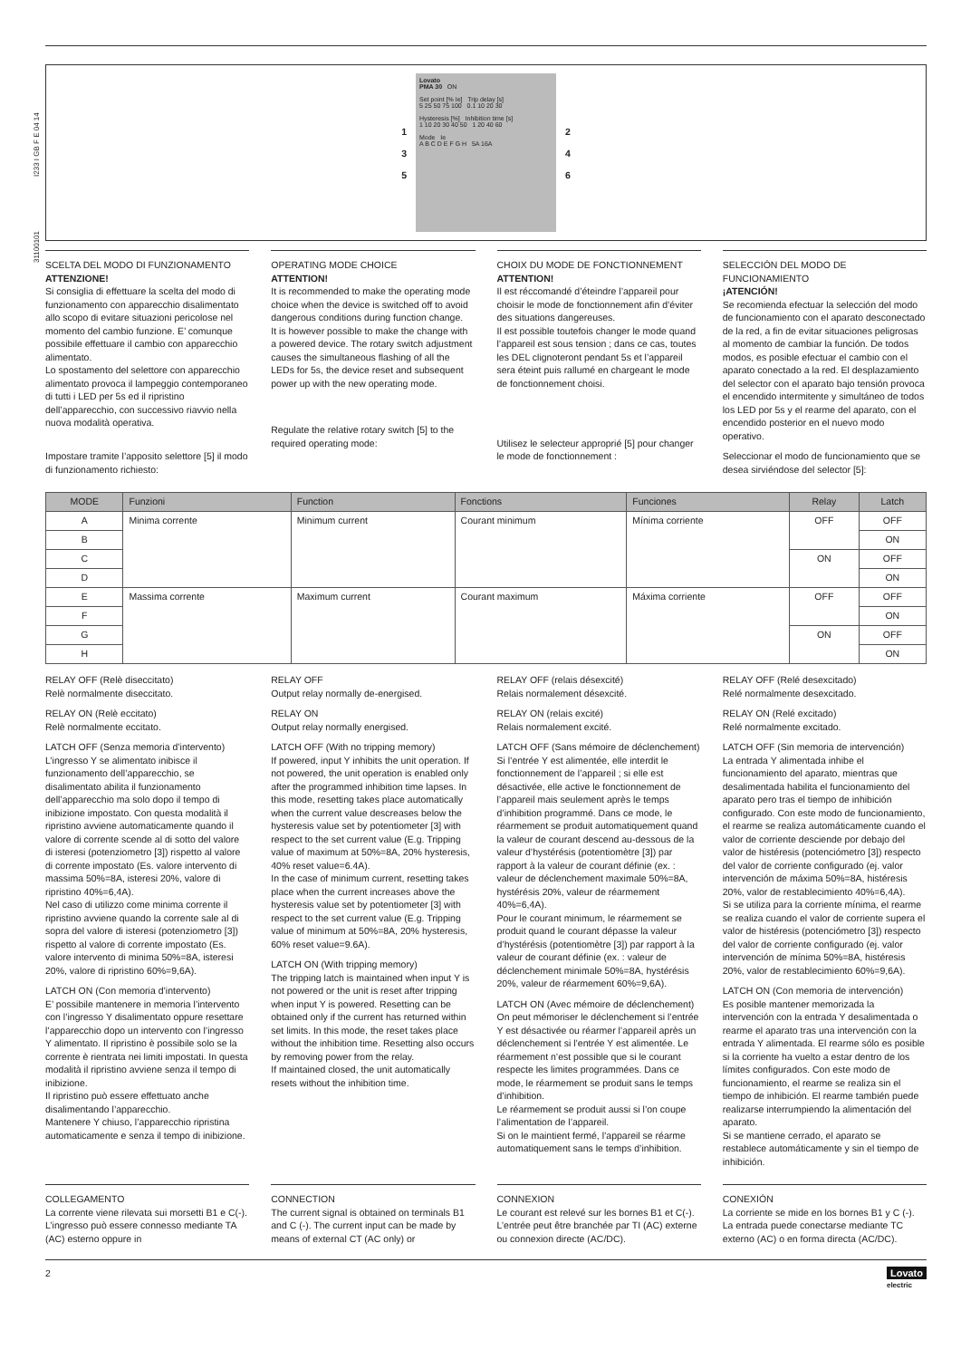31100101 I233 I GB F E 04 14
1
3
5
Lovato
PMA 30 ON
Set point [% Ie] Trip delay [s]
5 25 50 75 100 0.1 10 20 30
Hysteresis [%] Inhibition time [s]
1 10 20 30 40 50 1 20 40 60
Mode Ie
A B C D E F G H 5A 16A
2
4
6
SCELTA DEL MODO DI FUNZIONAMENTO
ATTENZIONE!
Si consiglia di effettuare la scelta del modo di funzionamento con apparecchio disalimentato allo scopo di evitare situazioni pericolose nel momento del cambio funzione. E’ comunque possibile effettuare il cambio con apparecchio alimentato.
Lo spostamento del selettore con apparecchio alimentato provoca il lampeggio contemporaneo di tutti i LED per 5s ed il ripristino dell’apparecchio, con successivo riavvio nella nuova modalità operativa.
Impostare tramite l’apposito selettore [5] il modo di funzionamento richiesto:
OPERATING MODE CHOICE
ATTENTION!
It is recommended to make the operating mode choice when the device is switched off to avoid dangerous conditions during function change.
It is however possible to make the change with a powered device. The rotary switch adjustment causes the simultaneous flashing of all the LEDs for 5s, the device reset and subsequent power up with the new operating mode.
Regulate the relative rotary switch [5] to the required operating mode:
CHOIX DU MODE DE FONCTIONNEMENT
ATTENTION!
Il est réccomandé d’éteindre l’appareil pour choisir le mode de fonctionnement afin d’éviter des situations dangereuses.
Il est possible toutefois changer le mode quand l’appareil est sous tension ; dans ce cas, toutes les DEL clignoteront pendant 5s et l’appareil sera éteint puis rallumé en chargeant le mode de fonctionnement choisi.
Utilisez le selecteur approprié [5] pour changer le mode de fonctionnement :
SELECCIÓN DEL MODO DE FUNCIONAMIENTO
¡ATENCIÓN!
Se recomienda efectuar la selección del modo de funcionamiento con el aparato desconectado de la red, a fin de evitar situaciones peligrosas al momento de cambiar la función. De todos modos, es posible efectuar el cambio con el aparato conectado a la red. El desplazamiento del selector con el aparato bajo tensión provoca el encendido intermitente y simultáneo de todos los LED por 5s y el rearme del aparato, con el encendido posterior en el nuevo modo operativo.
Seleccionar el modo de funcionamiento que se desea sirviéndose del selector [5]:
| MODE | Funzioni | Function | Fonctions | Funciones | Relay | Latch |
| --- | --- | --- | --- | --- | --- | --- |
| A | Minima corrente | Minimum current | Courant minimum | Mínima corriente | OFF | OFF |
| B | | | | | | ON |
| C | | | | | ON | OFF |
| D | | | | | | ON |
| E | Massima corrente | Maximum current | Courant maximum | Máxima corriente | OFF | OFF |
| F | | | | | | ON |
| G | | | | | ON | OFF |
| H | | | | | | ON |
RELAY OFF (Relè diseccitato)
Relè normalmente diseccitato.
RELAY ON (Relè eccitato)
Relè normalmente eccitato.
LATCH OFF (Senza memoria d’intervento)
L’ingresso Y se alimentato inibisce il funzionamento dell’apparecchio, se disalimentato abilita il funzionamento dell’apparecchio ma solo dopo il tempo di inibizione impostato. Con questa modalità il ripristino avviene automaticamente quando il valore di corrente scende al di sotto del valore di isteresi (potenziometro [3]) rispetto al valore di corrente impostato (Es. valore intervento di massima 50%=8A, isteresi 20%, valore di ripristino 40%=6,4A).
Nel caso di utilizzo come minima corrente il ripristino avviene quando la corrente sale al di sopra del valore di isteresi (potenziometro [3]) rispetto al valore di corrente impostato (Es. valore intervento di minima 50%=8A, isteresi 20%, valore di ripristino 60%=9,6A).
LATCH ON (Con memoria d’intervento)
E’ possibile mantenere in memoria l’intervento con l’ingresso Y disalimentato oppure resettare l’apparecchio dopo un intervento con l’ingresso Y alimentato. Il ripristino è possibile solo se la corrente è rientrata nei limiti impostati. In questa modalità il ripristino avviene senza il tempo di inibizione.
Il ripristino può essere effettuato anche disalimentando l’apparecchio.
Mantenere Y chiuso, l’apparecchio ripristina automaticamente e senza il tempo di inibizione.
RELAY OFF
Output relay normally de-energised.
RELAY ON
Output relay normally energised.
LATCH OFF (With no tripping memory)
If powered, input Y inhibits the unit operation. If not powered, the unit operation is enabled only after the programmed inhibition time lapses. In this mode, resetting takes place automatically when the current value descreases below the hysteresis value set by potentiometer [3] with respect to the set current value (E.g. Tripping value of maximum at 50%=8A, 20% hysteresis, 40% reset value=6.4A).
In the case of minimum current, resetting takes place when the current increases above the hysteresis value set by potentiometer [3] with respect to the set current value (E.g. Tripping value of minimum at 50%=8A, 20% hysteresis, 60% reset value=9.6A).
LATCH ON (With tripping memory)
The tripping latch is maintained when input Y is not powered or the unit is reset after tripping when input Y is powered. Resetting can be obtained only if the current has returned within set limits. In this mode, the reset takes place without the inhibition time. Resetting also occurs by removing power from the relay.
If maintained closed, the unit automatically resets without the inhibition time.
RELAY OFF (relais désexcité)
Relais normalement désexcité.
RELAY ON (relais excité)
Relais normalement excité.
LATCH OFF (Sans mémoire de déclenchement)
Si l’entrée Y est alimentée, elle interdit le fonctionnement de l’appareil ; si elle est désactivée, elle active le fonctionnement de l’appareil mais seulement après le temps d’inhibition programmé. Dans ce mode, le réarmement se produit automatiquement quand la valeur de courant descend au-dessous de la valeur d’hystérésis (potentiomètre [3]) par rapport à la valeur de courant définie (ex. : valeur de déclenchement maximale 50%=8A, hystérésis 20%, valeur de réarmement 40%=6,4A).
Pour le courant minimum, le réarmement se produit quand le courant dépasse la valeur d’hystérésis (potentiomètre [3]) par rapport à la valeur de courant définie (ex. : valeur de déclenchement minimale 50%=8A, hystérésis 20%, valeur de réarmement 60%=9,6A).
LATCH ON (Avec mémoire de déclenchement)
On peut mémoriser le déclenchement si l’entrée Y est désactivée ou réarmer l’appareil après un déclenchement si l’entrée Y est alimentée. Le réarmement n’est possible que si le courant respecte les limites programmées. Dans ce mode, le réarmement se produit sans le temps d’inhibition.
Le réarmement se produit aussi si l’on coupe l’alimentation de l’appareil.
Si on le maintient fermé, l’appareil se réarme automatiquement sans le temps d’inhibition.
RELAY OFF (Relé desexcitado)
Relé normalmente desexcitado.
RELAY ON (Relé excitado)
Relé normalmente excitado.
LATCH OFF (Sin memoria de intervención)
La entrada Y alimentada inhibe el funcionamiento del aparato, mientras que desalimentada habilita el funcionamiento del aparato pero tras el tiempo de inhibición configurado. Con este modo de funcionamiento, el rearme se realiza automáticamente cuando el valor de corriente desciende por debajo del valor de histéresis (potenciómetro [3]) respecto del valor de corriente configurado (ej. valor intervención de máxima 50%=8A, histéresis 20%, valor de restablecimiento 40%=6,4A).
Si se utiliza para la corriente mínima, el rearme se realiza cuando el valor de corriente supera el valor de histéresis (potenciómetro [3]) respecto del valor de corriente configurado (ej. valor intervención de mínima 50%=8A, histéresis 20%, valor de restablecimiento 60%=9,6A).
LATCH ON (Con memoria de intervención)
Es posible mantener memorizada la intervención con la entrada Y desalimentada o rearme el aparato tras una intervención con la entrada Y alimentada. El rearme sólo es posible si la corriente ha vuelto a estar dentro de los límites configurados. Con este modo de funcionamiento, el rearme se realiza sin el tiempo de inhibición. El rearme también puede realizarse interrumpiendo la alimentación del aparato.
Si se mantiene cerrado, el aparato se restablece automáticamente y sin el tiempo de inhibición.
COLLEGAMENTO
La corrente viene rilevata sui morsetti B1 e C(-). L’ingresso può essere connesso mediante TA (AC) esterno oppure in
CONNECTION
The current signal is obtained on terminals B1 and C (-). The current input can be made by means of external CT (AC only) or
CONNEXION
Le courant est relevé sur les bornes B1 et C(-). L’entrée peut être branchée par TI (AC) externe ou connexion directe (AC/DC).
CONEXIÓN
La corriente se mide en los bornes B1 y C (-). La entrada puede conectarse mediante TC externo (AC) o en forma directa (AC/DC).
2 Lovato
electric